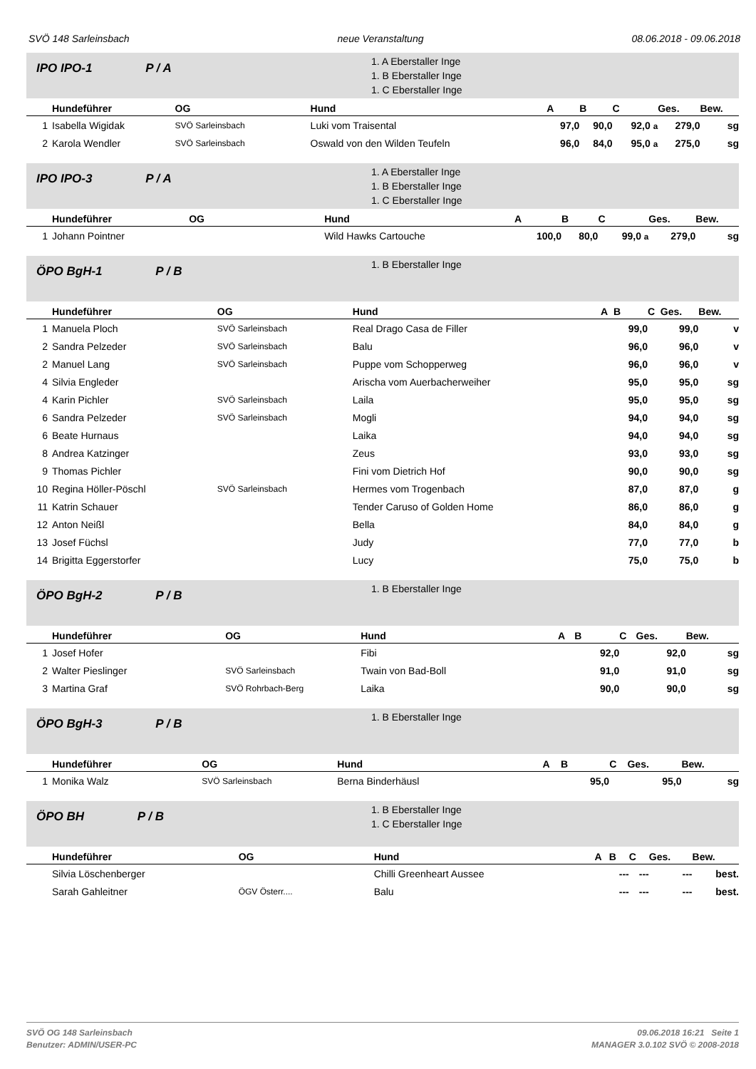SVÖ 148 Sarleinsbach neue Veranstaltung 08.06.2018 - 09.06.2018
IPO IPO-1 P / A
1. A Eberstaller Inge
1. B Eberstaller Inge
1. C Eberstaller Inge
| Hundeführer | | OG | Hund | A | B | C | Ges. | Bew. |
| --- | --- | --- | --- | --- | --- | --- | --- | --- |
| 1 | Isabella Wigidak | SVÖ Sarleinsbach | Luki vom Traisental | 97,0 | 90,0 | 92,0 a | 279,0 | sg |
| 2 | Karola Wendler | SVÖ Sarleinsbach | Oswald von den Wilden Teufeln | 96,0 | 84,0 | 95,0 a | 275,0 | sg |
IPO IPO-3 P / A
1. A Eberstaller Inge
1. B Eberstaller Inge
1. C Eberstaller Inge
| Hundeführer | | OG | Hund | A | B | C | Ges. | Bew. |
| --- | --- | --- | --- | --- | --- | --- | --- | --- |
| 1 | Johann Pointner | | Wild Hawks Cartouche | 100,0 | 80,0 | 99,0 a | 279,0 | sg |
ÖPO BgH-1 P / B
1. B Eberstaller Inge
| Hundeführer | | OG | Hund | A | B | C | Ges. | Bew. |
| --- | --- | --- | --- | --- | --- | --- | --- | --- |
| 1 | Manuela Ploch | SVÖ Sarleinsbach | Real Drago Casa de Filler | | 99,0 | | 99,0 | v |
| 2 | Sandra Pelzeder | SVÖ Sarleinsbach | Balu | | 96,0 | | 96,0 | v |
| 2 | Manuel Lang | SVÖ Sarleinsbach | Puppe vom Schopperweg | | 96,0 | | 96,0 | v |
| 4 | Silvia Engleder | | Arischa vom Auerbacherweiher | | 95,0 | | 95,0 | sg |
| 4 | Karin Pichler | SVÖ Sarleinsbach | Laila | | 95,0 | | 95,0 | sg |
| 6 | Sandra Pelzeder | SVÖ Sarleinsbach | Mogli | | 94,0 | | 94,0 | sg |
| 6 | Beate Hurnaus | | Laika | | 94,0 | | 94,0 | sg |
| 8 | Andrea Katzinger | | Zeus | | 93,0 | | 93,0 | sg |
| 9 | Thomas Pichler | | Fini vom Dietrich Hof | | 90,0 | | 90,0 | sg |
| 10 | Regina Höller-Pöschl | SVÖ Sarleinsbach | Hermes vom Trogenbach | | 87,0 | | 87,0 | g |
| 11 | Katrin Schauer | | Tender Caruso of Golden Home | | 86,0 | | 86,0 | g |
| 12 | Anton Neißl | | Bella | | 84,0 | | 84,0 | g |
| 13 | Josef Füchsl | | Judy | | 77,0 | | 77,0 | b |
| 14 | Brigitta Eggerstorfer | | Lucy | | 75,0 | | 75,0 | b |
ÖPO BgH-2 P / B
1. B Eberstaller Inge
| Hundeführer | | OG | Hund | A | B | C | Ges. | Bew. |
| --- | --- | --- | --- | --- | --- | --- | --- | --- |
| 1 | Josef Hofer | | Fibi | | 92,0 | | 92,0 | sg |
| 2 | Walter Pieslinger | SVÖ Sarleinsbach | Twain von Bad-Boll | | 91,0 | | 91,0 | sg |
| 3 | Martina Graf | SVÖ Rohrbach-Berg | Laika | | 90,0 | | 90,0 | sg |
ÖPO BgH-3 P / B
1. B Eberstaller Inge
| Hundeführer | | OG | Hund | A | B | C | Ges. | Bew. |
| --- | --- | --- | --- | --- | --- | --- | --- | --- |
| 1 | Monika Walz | SVÖ Sarleinsbach | Berna Binderhäusl | | 95,0 | | 95,0 | sg |
ÖPO BH P / B
1. B Eberstaller Inge
1. C Eberstaller Inge
| Hundeführer | | OG | Hund | A | B | C | Ges. | Bew. |
| --- | --- | --- | --- | --- | --- | --- | --- | --- |
| | Silvia Löschenberger | | Chilli Greenheart Aussee | | --- | --- | --- | best. |
| | Sarah Gahleitner | ÖGV Österr.... | Balu | | --- | --- | --- | best. |
SVÖ OG 148 Sarleinsbach
Benutzer: ADMIN/USER-PC
09.06.2018 16:21 Seite 1
MANAGER 3.0.102 SVÖ © 2008-2018